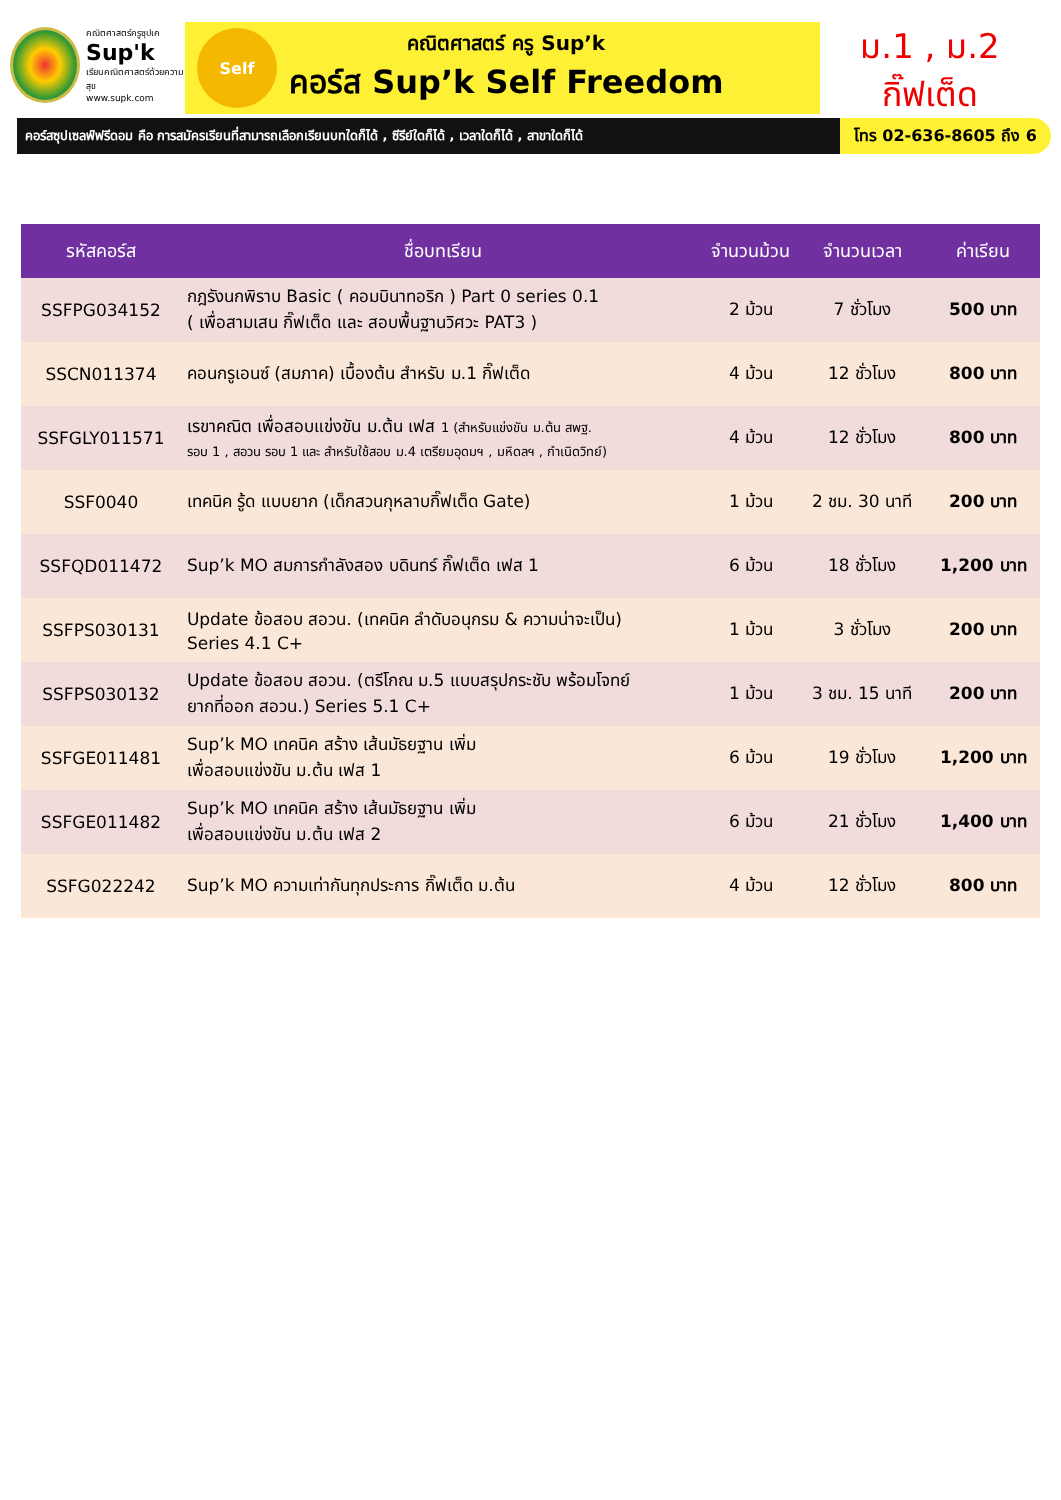คณิตศาสตร์ครูซุปเค
Sup'k
เรียนคณิตศาสตร์ด้วยความสุข
www.supk.com
Self
คณิตศาสตร์ ครู Sup’k
คอร์ส Sup’k Self Freedom
ม.1 , ม.2
กิ๊ฟเต็ด
คอร์สซุปเซลฟ์ฟรีดอม คือ การสมัครเรียนที่สามารถเลือกเรียนบทใดก็ได้ , ซีรีย์ใดก็ได้ , เวลาใดก็ได้ , สาขาใดก็ได้
โทร 02-636-8605 ถึง 6
| รหัสคอร์ส | ชื่อบทเรียน | จำนวนม้วน | จำนวนเวลา | ค่าเรียน |
| --- | --- | --- | --- | --- |
| SSFPG034152 | กฎรังนกพิราบ Basic ( คอมบินาทอริก ) Part 0 series 0.1 ( เพื่อสามเสน กิ๊ฟเต็ด และ สอบพื้นฐานวิศวะ PAT3 ) | 2 ม้วน | 7 ชั่วโมง | 500 บาท |
| SSCN011374 | คอนกรูเอนซ์ (สมภาค) เบื้องต้น สำหรับ ม.1 กิ๊ฟเต็ด | 4 ม้วน | 12 ชั่วโมง | 800 บาท |
| SSFGLY011571 | เรขาคณิต เพื่อสอบแข่งขัน ม.ต้น เฟส 1 (สำหรับแข่งขัน ม.ต้น สพฐ. รอบ 1 , สอวน รอบ 1 และ สำหรับใช้สอบ ม.4 เตรียมอุดมฯ , มหิดลฯ , กำเนิดวิทย์) | 4 ม้วน | 12 ชั่วโมง | 800 บาท |
| SSF0040 | เทคนิค รู้ด แบบยาก (เด็กสวนกุหลาบกิ๊ฟเต็ด Gate) | 1 ม้วน | 2 ชม. 30 นาที | 200 บาท |
| SSFQD011472 | Sup’k MO สมการกำลังสอง บดินทร์ กิ๊ฟเต็ด เฟส 1 | 6 ม้วน | 18 ชั่วโมง | 1,200 บาท |
| SSFPS030131 | Update ข้อสอบ สอวน. (เทคนิค ลำดับอนุกรม & ความน่าจะเป็น) Series 4.1 C+ | 1 ม้วน | 3 ชั่วโมง | 200 บาท |
| SSFPS030132 | Update ข้อสอบ สอวน. (ตรีโกณ ม.5 แบบสรุปกระชับ พร้อมโจทย์ ยากที่ออก สอวน.) Series 5.1 C+ | 1 ม้วน | 3 ชม. 15 นาที | 200 บาท |
| SSFGE011481 | Sup’k MO เทคนิค สร้าง เส้นมัธยฐาน เพิ่ม เพื่อสอบแข่งขัน ม.ต้น เฟส 1 | 6 ม้วน | 19 ชั่วโมง | 1,200 บาท |
| SSFGE011482 | Sup’k MO เทคนิค สร้าง เส้นมัธยฐาน เพิ่ม เพื่อสอบแข่งขัน ม.ต้น เฟส 2 | 6 ม้วน | 21 ชั่วโมง | 1,400 บาท |
| SSFG022242 | Sup’k MO ความเท่ากันทุกประการ กิ๊ฟเต็ด ม.ต้น | 4 ม้วน | 12 ชั่วโมง | 800 บาท |